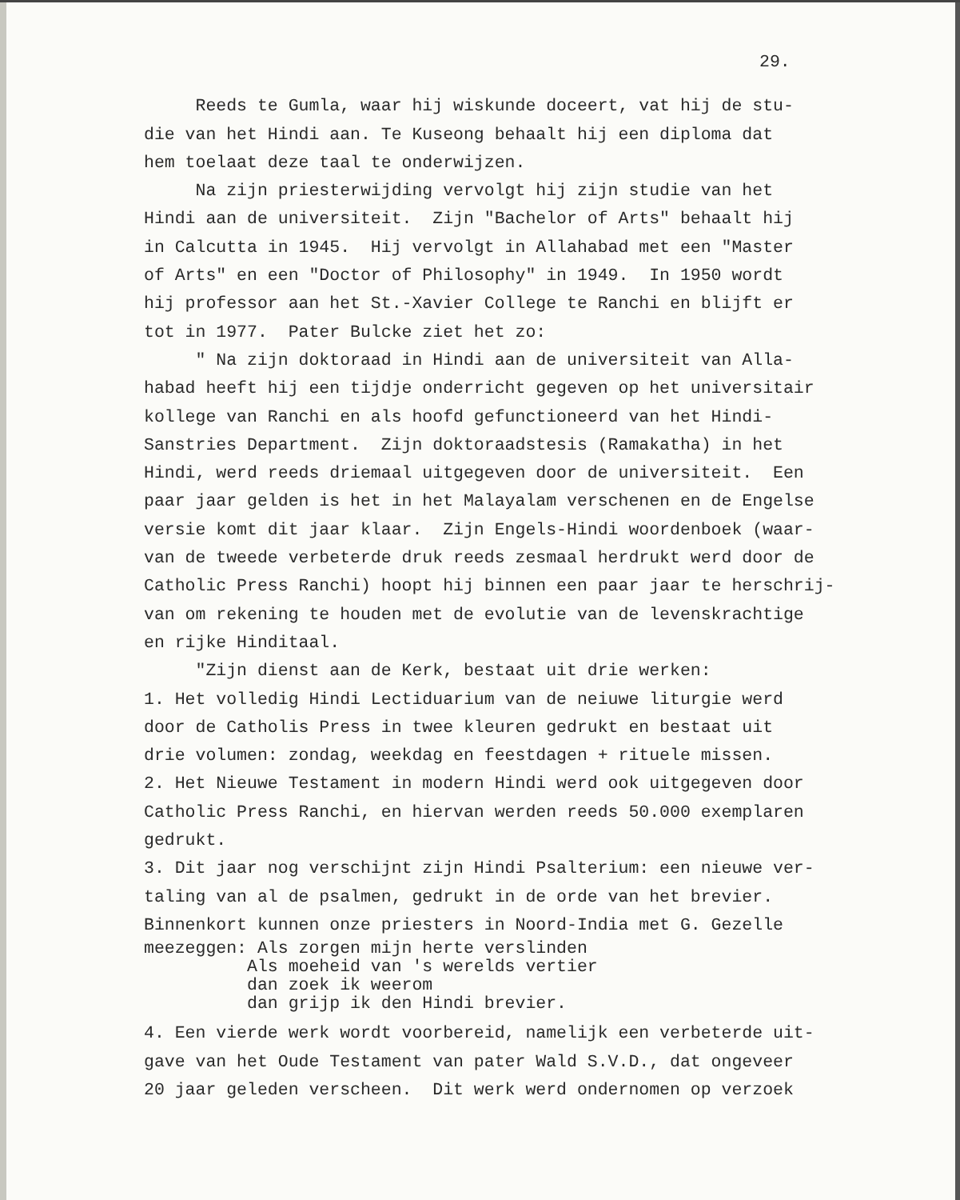29.
Reeds te Gumla, waar hij wiskunde doceert, vat hij de stu- die van het Hindi aan. Te Kuseong behaalt hij een diploma dat hem toelaat deze taal te onderwijzen. Na zijn priesterwijding vervolgt hij zijn studie van het Hindi aan de universiteit. Zijn "Bachelor of Arts" behaalt hij in Calcutta in 1945. Hij vervolgt in Allahabad met een "Master of Arts" en een "Doctor of Philosophy" in 1949. In 1950 wordt hij professor aan het St.-Xavier College te Ranchi en blijft er tot in 1977. Pater Bulcke ziet het zo: " Na zijn doktoraad in Hindi aan de universiteit van Alla- habad heeft hij een tijdje onderricht gegeven op het universitair kollege van Ranchi en als hoofd gefunctioneerd van het Hindi- Sanstries Department. Zijn doktoraadstesis (Ramakatha) in het Hindi, werd reeds driemaal uitgegeven door de universiteit. Een paar jaar gelden is het in het Malayalam verschenen en de Engelse versie komt dit jaar klaar. Zijn Engels-Hindi woordenboek (waar- van de tweede verbeterde druk reeds zesmaal herdrukt werd door de Catholic Press Ranchi) hoopt hij binnen een paar jaar te herschrij- van om rekening te houden met de evolutie van de levenskrachtige en rijke Hinditaal. "Zijn dienst aan de Kerk, bestaat uit drie werken: 1. Het volledig Hindi Lectiduarium van de neiuwe liturgie werd door de Catholis Press in twee kleuren gedrukt en bestaat uit drie volumen: zondag, weekdag en feestdagen + rituele missen. 2. Het Nieuwe Testament in modern Hindi werd ook uitgegeven door Catholic Press Ranchi, en hiervan werden reeds 50.000 exemplaren gedrukt. 3. Dit jaar nog verschijnt zijn Hindi Psalterium: een nieuwe ver- taling van al de psalmen, gedrukt in de orde van het brevier. Binnenkort kunnen onze priesters in Noord-India met G. Gezelle
meezeggen: Als zorgen mijn herte verslinden Als moeheid van 's werelds vertier dan zoek ik weerom dan grijp ik den Hindi brevier.
4. Een vierde werk wordt voorbereid, namelijk een verbeterde uit- gave van het Oude Testament van pater Wald S.V.D., dat ongeveer 20 jaar geleden verscheen. Dit werk werd ondernomen op verzoek